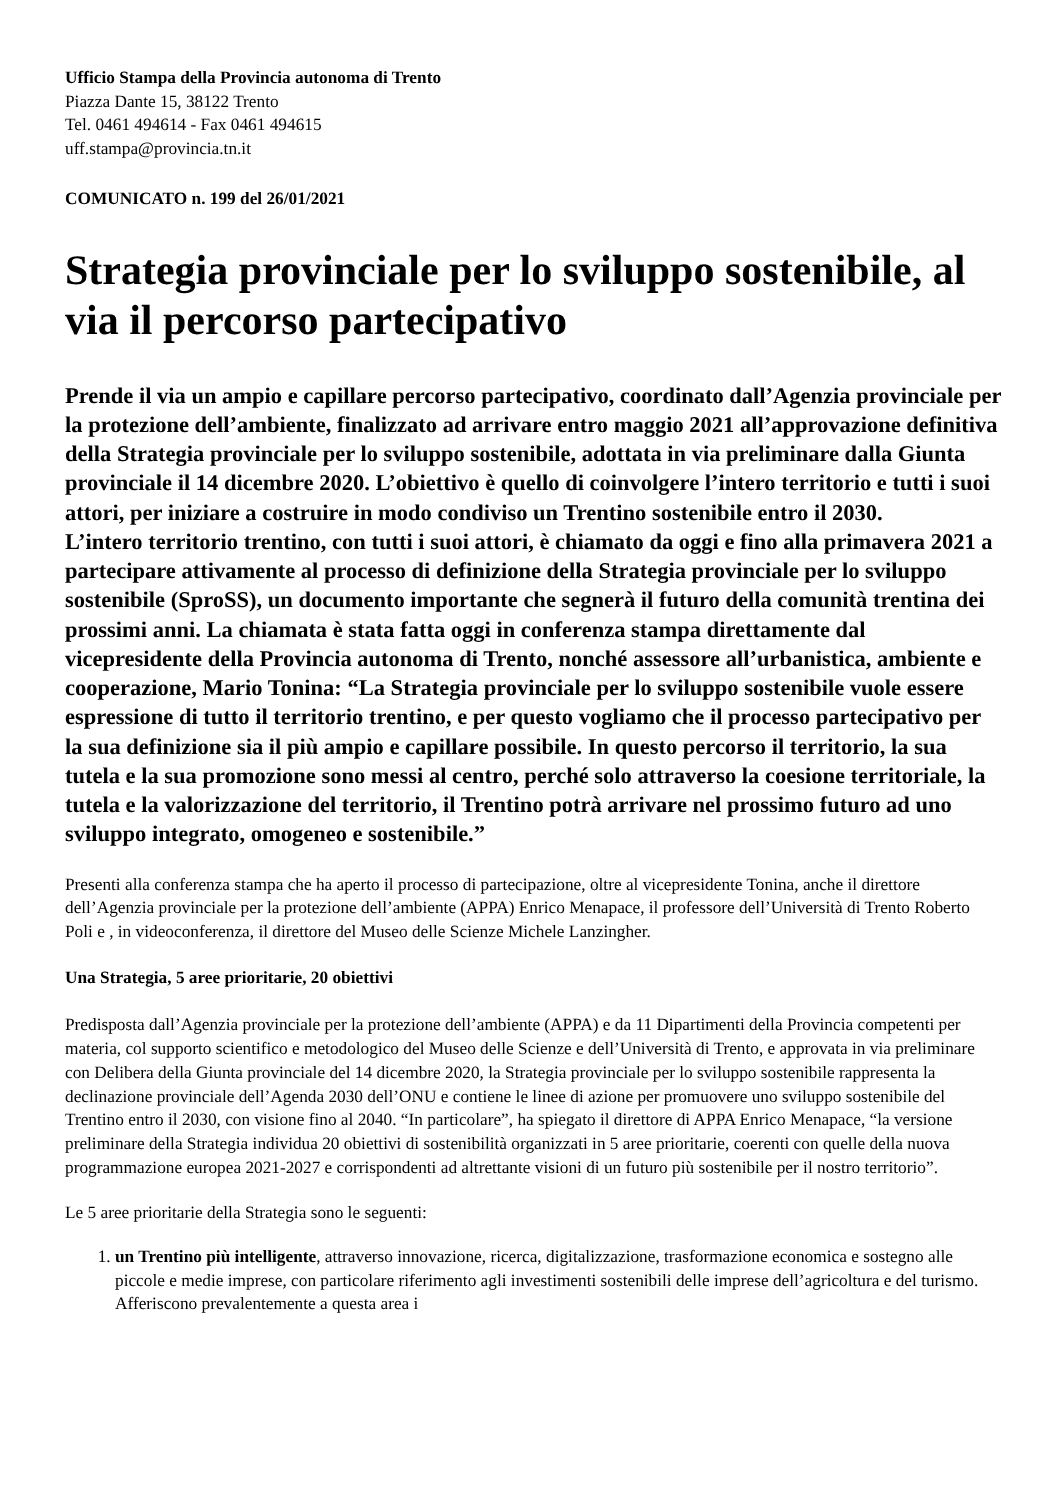Ufficio Stampa della Provincia autonoma di Trento
Piazza Dante 15, 38122 Trento
Tel. 0461 494614 - Fax 0461 494615
uff.stampa@provincia.tn.it
COMUNICATO n. 199 del 26/01/2021
Strategia provinciale per lo sviluppo sostenibile, al via il percorso partecipativo
Prende il via un ampio e capillare percorso partecipativo, coordinato dall’Agenzia provinciale per la protezione dell’ambiente, finalizzato ad arrivare entro maggio 2021 all’approvazione definitiva della Strategia provinciale per lo sviluppo sostenibile, adottata in via preliminare dalla Giunta provinciale il 14 dicembre 2020. L’obiettivo è quello di coinvolgere l’intero territorio e tutti i suoi attori, per iniziare a costruire in modo condiviso un Trentino sostenibile entro il 2030.
L’intero territorio trentino, con tutti i suoi attori, è chiamato da oggi e fino alla primavera 2021 a partecipare attivamente al processo di definizione della Strategia provinciale per lo sviluppo sostenibile (SproSS), un documento importante che segnerà il futuro della comunità trentina dei prossimi anni. La chiamata è stata fatta oggi in conferenza stampa direttamente dal vicepresidente della Provincia autonoma di Trento, nonché assessore all’urbanistica, ambiente e cooperazione, Mario Tonina: “La Strategia provinciale per lo sviluppo sostenibile vuole essere espressione di tutto il territorio trentino, e per questo vogliamo che il processo partecipativo per la sua definizione sia il più ampio e capillare possibile. In questo percorso il territorio, la sua tutela e la sua promozione sono messi al centro, perché solo attraverso la coesione territoriale, la tutela e la valorizzazione del territorio, il Trentino potrà arrivare nel prossimo futuro ad uno sviluppo integrato, omogeneo e sostenibile.”
Presenti alla conferenza stampa che ha aperto il processo di partecipazione, oltre al vicepresidente Tonina, anche il direttore dell’Agenzia provinciale per la protezione dell’ambiente (APPA) Enrico Menapace, il professore dell’Università di Trento Roberto Poli e , in videoconferenza, il direttore del Museo delle Scienze Michele Lanzingher.
Una Strategia, 5 aree prioritarie, 20 obiettivi
Predisposta dall’Agenzia provinciale per la protezione dell’ambiente (APPA) e da 11 Dipartimenti della Provincia competenti per materia, col supporto scientifico e metodologico del Museo delle Scienze e dell’Università di Trento, e approvata in via preliminare con Delibera della Giunta provinciale del 14 dicembre 2020, la Strategia provinciale per lo sviluppo sostenibile rappresenta la declinazione provinciale dell’Agenda 2030 dell’ONU e contiene le linee di azione per promuovere uno sviluppo sostenibile del Trentino entro il 2030, con visione fino al 2040. “In particolare”, ha spiegato il direttore di APPA Enrico Menapace, “la versione preliminare della Strategia individua 20 obiettivi di sostenibilità organizzati in 5 aree prioritarie, coerenti con quelle della nuova programmazione europea 2021-2027 e corrispondenti ad altrettante visioni di un futuro più sostenibile per il nostro territorio”.
Le 5 aree prioritarie della Strategia sono le seguenti:
1. un Trentino più intelligente, attraverso innovazione, ricerca, digitalizzazione, trasformazione economica e sostegno alle piccole e medie imprese, con particolare riferimento agli investimenti sostenibili delle imprese dell’agricoltura e del turismo. Afferiscono prevalentemente a questa area i